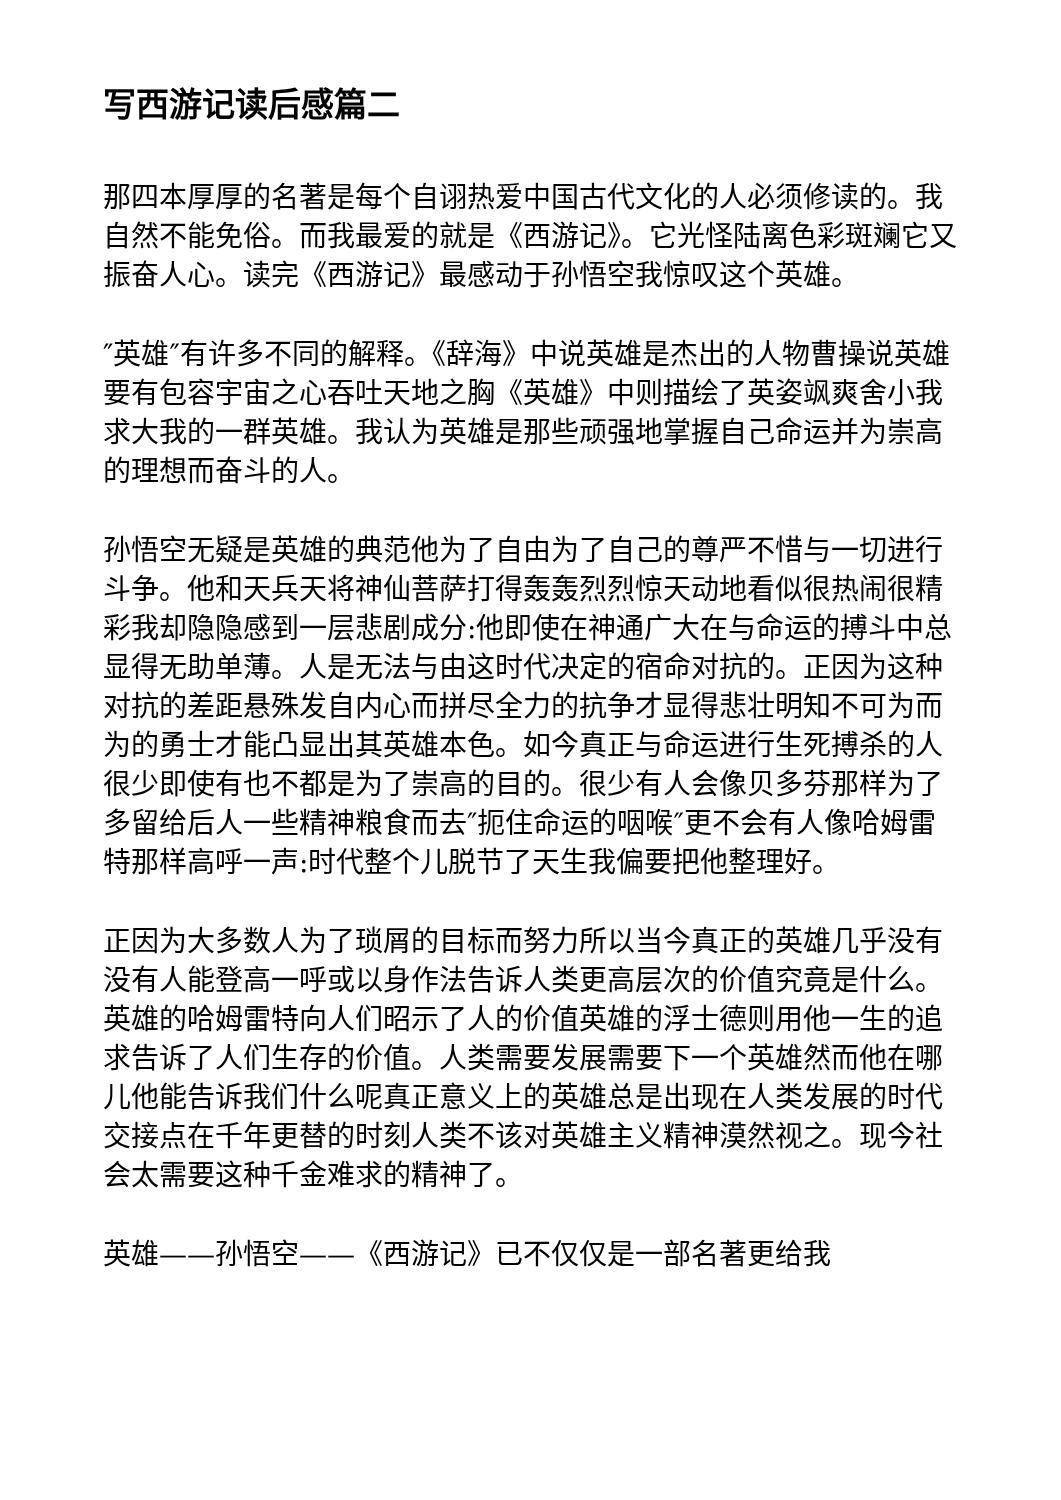写西游记读后感篇二
那四本厚厚的名著是每个自诩热爱中国古代文化的人必须修读的。我自然不能免俗。而我最爱的就是《西游记》。它光怪陆离色彩斑斓它又振奋人心。读完《西游记》最感动于孙悟空我惊叹这个英雄。
″英雄″有许多不同的解释。《辞海》中说英雄是杰出的人物曹操说英雄要有包容宇宙之心吞吐天地之胸《英雄》中则描绘了英姿飒爽舍小我求大我的一群英雄。我认为英雄是那些顽强地掌握自己命运并为崇高的理想而奋斗的人。
孙悟空无疑是英雄的典范他为了自由为了自己的尊严不惜与一切进行斗争。他和天兵天将神仙菩萨打得轰轰烈烈惊天动地看似很热闹很精彩我却隐隐感到一层悲剧成分:他即使在神通广大在与命运的搏斗中总显得无助单薄。人是无法与由这时代决定的宿命对抗的。正因为这种对抗的差距悬殊发自内心而拼尽全力的抗争才显得悲壮明知不可为而为的勇士才能凸显出其英雄本色。如今真正与命运进行生死搏杀的人很少即使有也不都是为了崇高的目的。很少有人会像贝多芬那样为了多留给后人一些精神粮食而去″扼住命运的咽喉″更不会有人像哈姆雷特那样高呼一声:时代整个儿脱节了天生我偏要把他整理好。
正因为大多数人为了琐屑的目标而努力所以当今真正的英雄几乎没有没有人能登高一呼或以身作法告诉人类更高层次的价值究竟是什么。英雄的哈姆雷特向人们昭示了人的价值英雄的浮士德则用他一生的追求告诉了人们生存的价值。人类需要发展需要下一个英雄然而他在哪儿他能告诉我们什么呢真正意义上的英雄总是出现在人类发展的时代交接点在千年更替的时刻人类不该对英雄主义精神漠然视之。现今社会太需要这种千金难求的精神了。
英雄——孙悟空——《西游记》已不仅仅是一部名著更给我